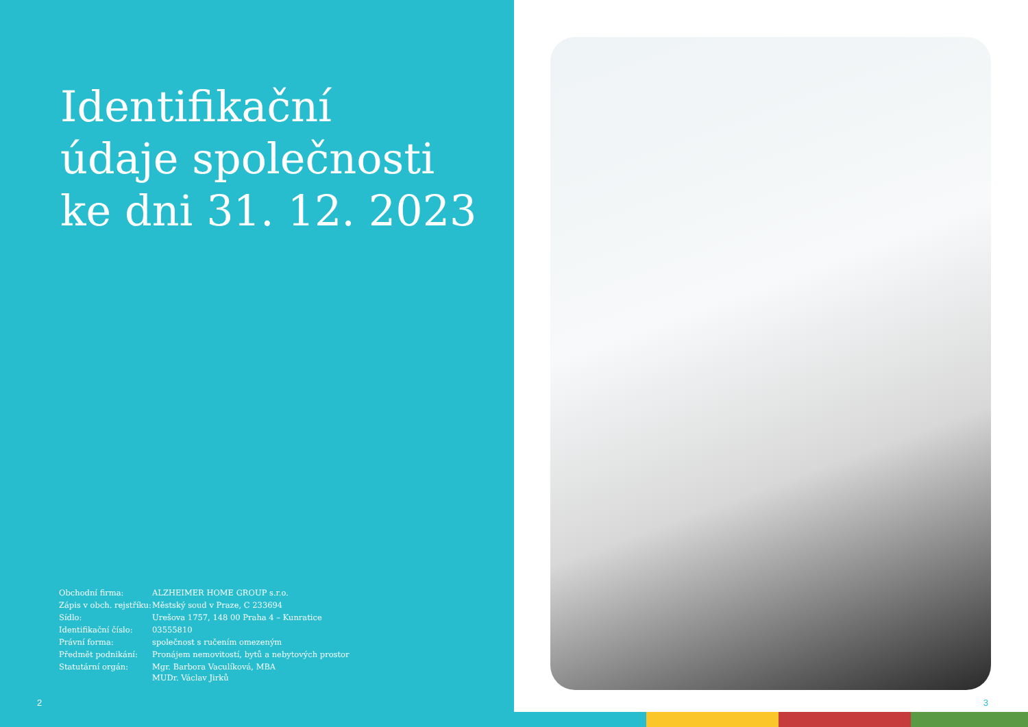Identifikační
údaje společnosti
ke dni 31. 12. 2023
| Obchodní firma: | ALZHEIMER HOME GROUP s.r.o. |
| Zápis v obch. rejstříku: | Městský soud v Praze, C 233694 |
| Sídlo: | Urešova 1757, 148 00 Praha 4 – Kunratice |
| Identifikační číslo: | 03555810 |
| Právní forma: | společnost s ručením omezeným |
| Předmět podnikání: | Pronájem nemovitostí, bytů a nebytových prostor |
| Statutární orgán: | Mgr. Barbora Vaculíková, MBA MUDr. Václav Jirků |
2
3